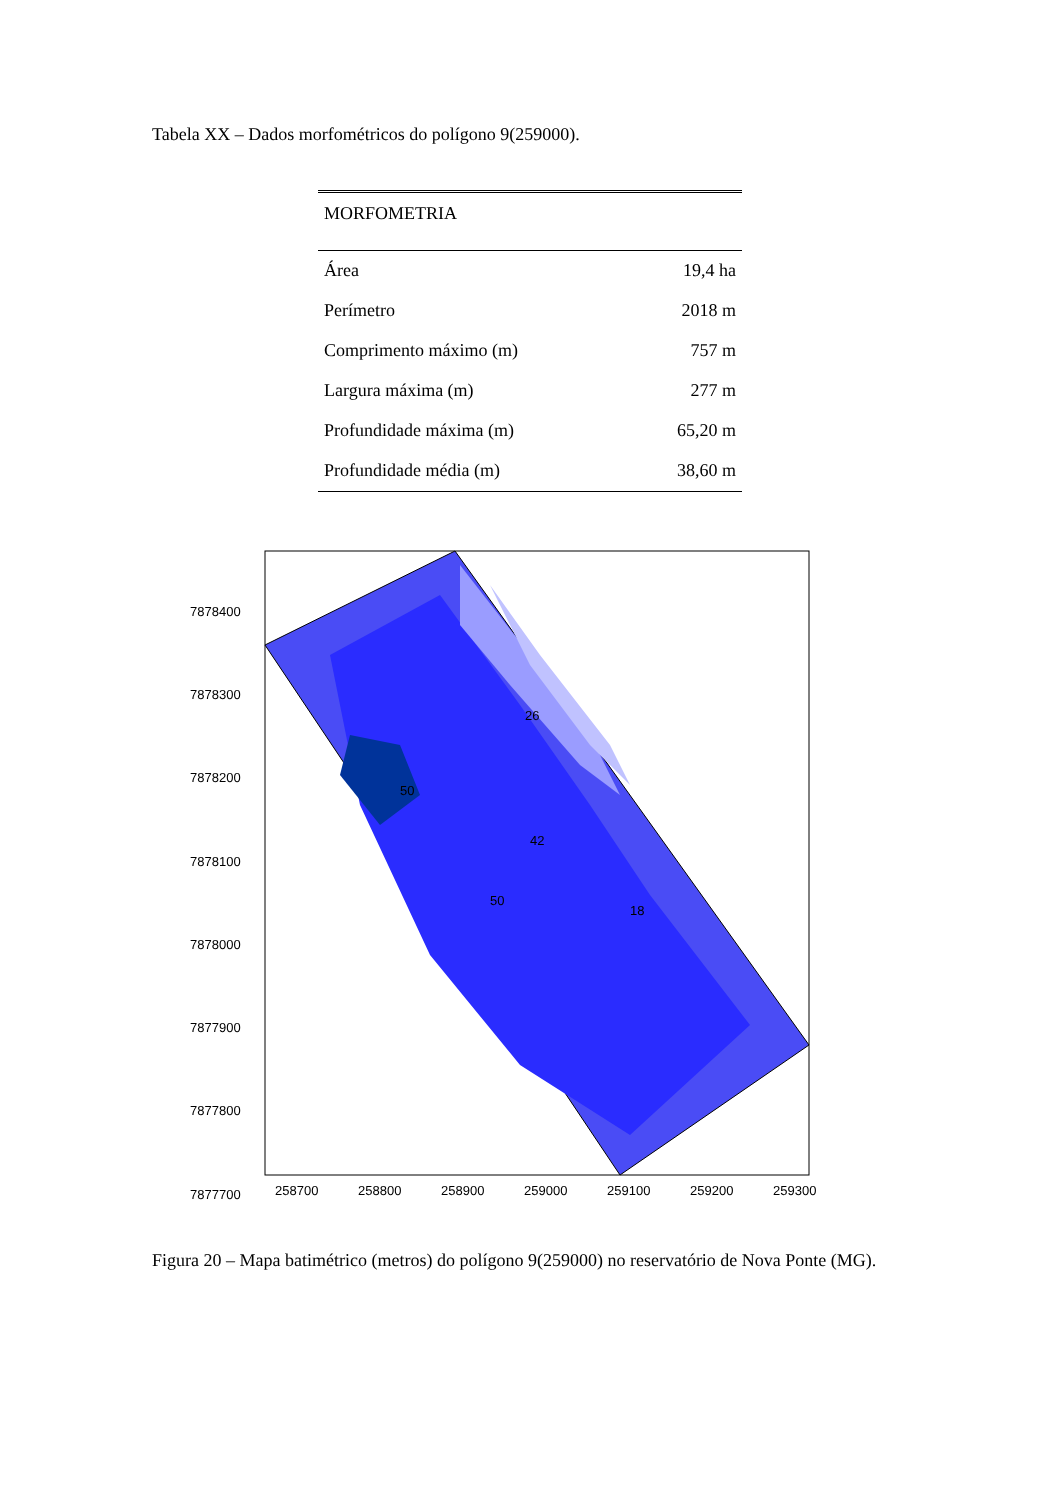Tabela XX – Dados morfométricos do polígono 9(259000).
| MORFOMETRIA | |
| --- | --- |
| Área | 19,4 ha |
| Perímetro | 2018 m |
| Comprimento máximo (m) | 757 m |
| Largura máxima (m) | 277 m |
| Profundidade máxima (m) | 65,20 m |
| Profundidade média (m) | 38,60 m |
7878400
7878300
7878200
7878100
7878000
7877900
7877800
7877700
258700
258800
258900
259000
259100
259200
259300
50
42
26
18
50
Figura 20 – Mapa batimétrico (metros) do polígono 9(259000) no reservatório de Nova Ponte (MG).